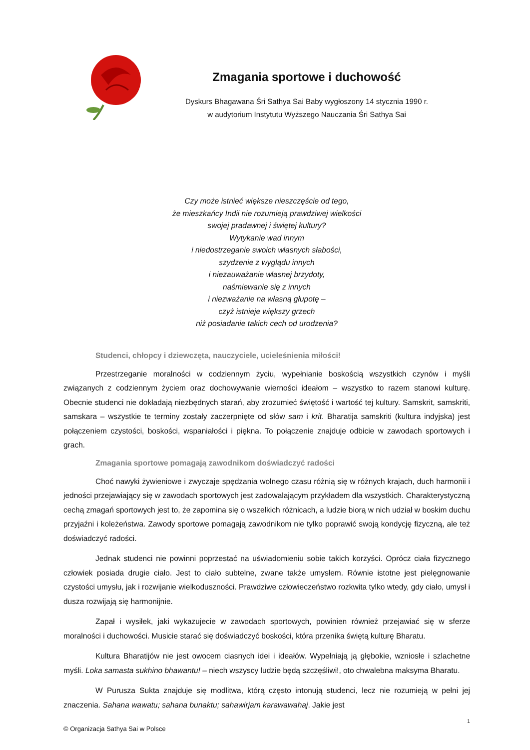Zmagania sportowe i duchowość
Dyskurs Bhagawana Śri Sathya Sai Baby wygłoszony 14 stycznia 1990 r.
w audytorium Instytutu Wyższego Nauczania Śri Sathya Sai
Czy może istnieć większe nieszczęście od tego,
że mieszkańcy Indii nie rozumieją prawdziwej wielkości
swojej pradawnej i świętej kultury?
Wytykanie wad innym
i niedostrzeganie swoich własnych słabości,
szydzenie z wyglądu innych
i niezauważanie własnej brzydoty,
naśmiewanie się z innych
i niezważanie na własną głupotę –
czyż istnieje większy grzech
niż posiadanie takich cech od urodzenia?
Studenci, chłopcy i dziewczęta, nauczyciele, ucieleśnienia miłości!
Przestrzeganie moralności w codziennym życiu, wypełnianie boskością wszystkich czynów i myśli związanych z codziennym życiem oraz dochowywanie wierności ideałom – wszystko to razem stanowi kulturę. Obecnie studenci nie dokładają niezbędnych starań, aby zrozumieć świętość i wartość tej kultury. Samskrit, samskriti, samskara – wszystkie te terminy zostały zaczerpnięte od słów sam i krit. Bharatija samskriti (kultura indyjska) jest połączeniem czystości, boskości, wspaniałości i piękna. To połączenie znajduje odbicie w zawodach sportowych i grach.
Zmagania sportowe pomagają zawodnikom doświadczyć radości
Choć nawyki żywieniowe i zwyczaje spędzania wolnego czasu różnią się w różnych krajach, duch harmonii i jedności przejawiający się w zawodach sportowych jest zadowalającym przykładem dla wszystkich. Charakterystyczną cechą zmagań sportowych jest to, że zapomina się o wszelkich różnicach, a ludzie biorą w nich udział w boskim duchu przyjaźni i koleżeństwa. Zawody sportowe pomagają zawodnikom nie tylko poprawić swoją kondycję fizyczną, ale też doświadczyć radości.
Jednak studenci nie powinni poprzestać na uświadomieniu sobie takich korzyści. Oprócz ciała fizycznego człowiek posiada drugie ciało. Jest to ciało subtelne, zwane także umysłem. Równie istotne jest pielęgnowanie czystości umysłu, jak i rozwijanie wielkoduszności. Prawdziwe człowieczeństwo rozkwita tylko wtedy, gdy ciało, umysł i dusza rozwijają się harmonijnie.
Zapał i wysiłek, jaki wykazujecie w zawodach sportowych, powinien również przejawiać się w sferze moralności i duchowości. Musicie starać się doświadczyć boskości, która przenika świętą kulturę Bharatu.
Kultura Bharatijów nie jest owocem ciasnych idei i ideałów. Wypełniają ją głębokie, wzniosłe i szlachetne myśli. Loka samasta sukhino bhawantu! – niech wszyscy ludzie będą szczęśliwi!, oto chwalebna maksyma Bharatu.
W Purusza Sukta znajduje się modlitwa, którą często intonują studenci, lecz nie rozumieją w pełni jej znaczenia. Sahana wawatu; sahana bunaktu; sahawirjam karawawahaj. Jakie jest
1
© Organizacja Sathya Sai w Polsce